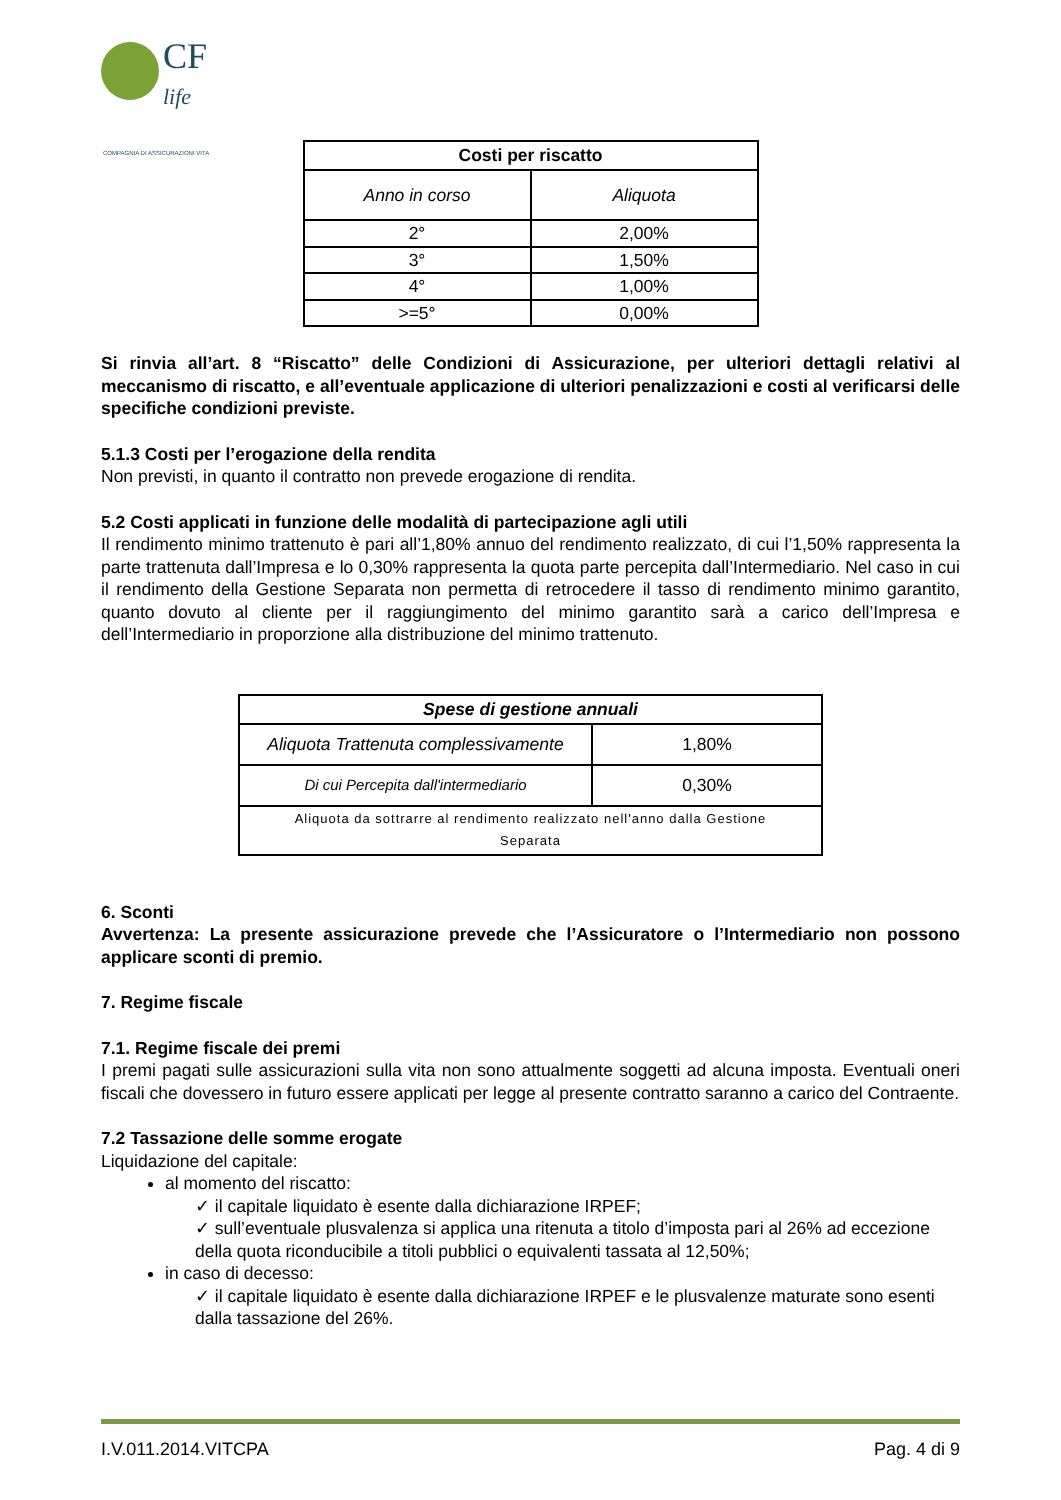CF
life
COMPAGNIA DI ASSICURAZIONI VITA
| Costi per riscatto | |
| --- | --- |
| Anno in corso | Aliquota |
| 2° | 2,00% |
| 3° | 1,50% |
| 4° | 1,00% |
| >=5° | 0,00% |
Si rinvia all’art. 8 “Riscatto” delle Condizioni di Assicurazione, per ulteriori dettagli relativi al meccanismo di riscatto, e all’eventuale applicazione di ulteriori penalizzazioni e costi al verificarsi delle specifiche condizioni previste.
5.1.3 Costi per l’erogazione della rendita
Non previsti, in quanto il contratto non prevede erogazione di rendita.
5.2 Costi applicati in funzione delle modalità di partecipazione agli utili
Il rendimento minimo trattenuto è pari all’1,80% annuo del rendimento realizzato, di cui l’1,50% rappresenta la parte trattenuta dall’Impresa e lo 0,30% rappresenta la quota parte percepita dall’Intermediario. Nel caso in cui il rendimento della Gestione Separata non permetta di retrocedere il tasso di rendimento minimo garantito, quanto dovuto al cliente per il raggiungimento del minimo garantito sarà a carico dell’Impresa e dell’Intermediario in proporzione alla distribuzione del minimo trattenuto.
| Spese di gestione annuali | |
| --- | --- |
| Aliquota Trattenuta complessivamente | 1,80% |
| Di cui Percepita dall'intermediario | 0,30% |
| Aliquota da sottrarre al rendimento realizzato nell'anno dalla Gestione Separata | |
6. Sconti
Avvertenza: La presente assicurazione prevede che l’Assicuratore o l’Intermediario non possono applicare sconti di premio.
7. Regime fiscale
7.1. Regime fiscale dei premi
I premi pagati sulle assicurazioni sulla vita non sono attualmente soggetti ad alcuna imposta. Eventuali oneri fiscali che dovessero in futuro essere applicati per legge al presente contratto saranno a carico del Contraente.
7.2 Tassazione delle somme erogate
Liquidazione del capitale:
al momento del riscatto:
✓ il capitale liquidato è esente dalla dichiarazione IRPEF;
✓ sull’eventuale plusvalenza si applica una ritenuta a titolo d’imposta pari al 26% ad eccezione della quota riconducibile a titoli pubblici o equivalenti tassata al 12,50%;
in caso di decesso:
✓ il capitale liquidato è esente dalla dichiarazione IRPEF e le plusvalenze maturate sono esenti dalla tassazione del 26%.
I.V.011.2014.VITCPA Pag. 4 di 9